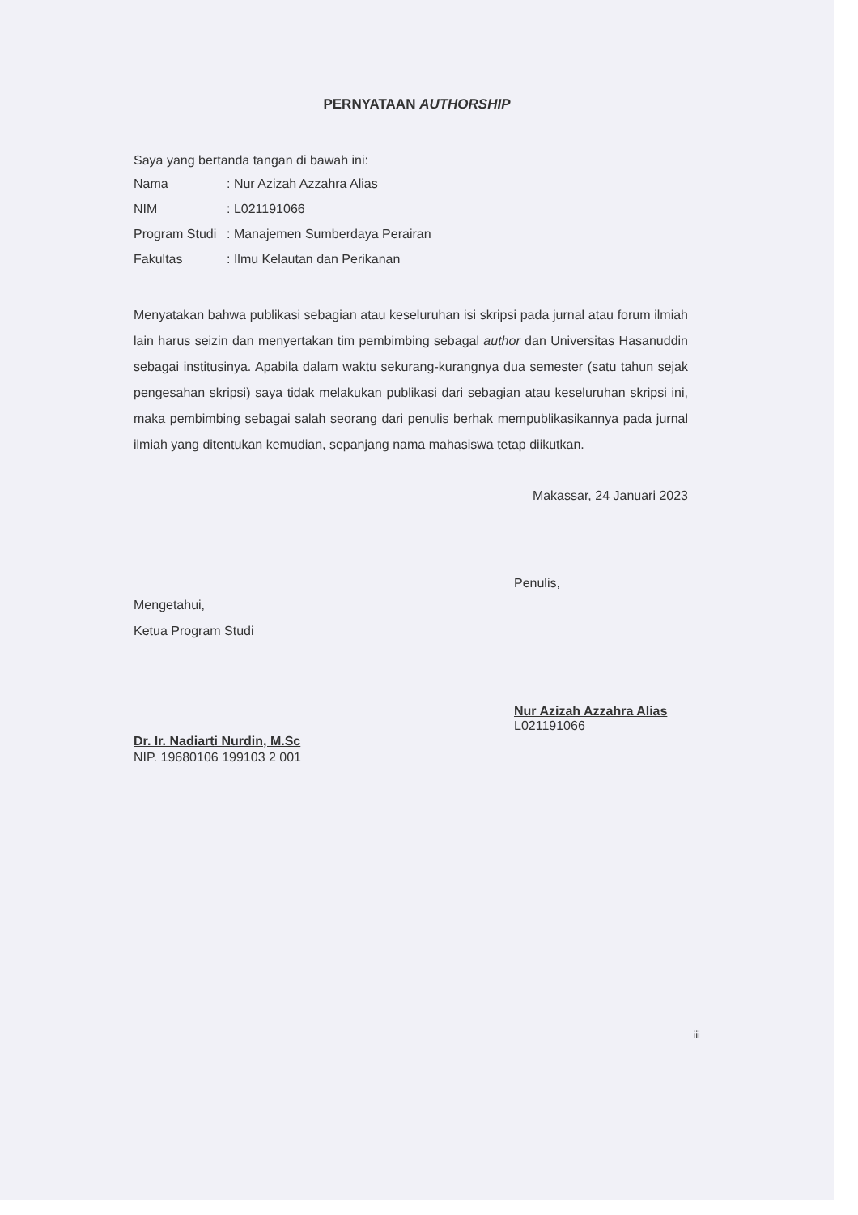PERNYATAAN AUTHORSHIP
Saya yang bertanda tangan di bawah ini:
Nama: Nur Azizah Azzahra Alias
NIM: L021191066
Program Studi: Manajemen Sumberdaya Perairan
Fakultas: Ilmu Kelautan dan Perikanan
Menyatakan bahwa publikasi sebagian atau keseluruhan isi skripsi pada jurnal atau forum ilmiah lain harus seizin dan menyertakan tim pembimbing sebagal author dan Universitas Hasanuddin sebagai institusinya. Apabila dalam waktu sekurang-kurangnya dua semester (satu tahun sejak pengesahan skripsi) saya tidak melakukan publikasi dari sebagian atau keseluruhan skripsi ini, maka pembimbing sebagai salah seorang dari penulis berhak mempublikasikannya pada jurnal ilmiah yang ditentukan kemudian, sepanjang nama mahasiswa tetap diikutkan.
Makassar, 24 Januari 2023
Mengetahui,
Ketua Program Studi
Dr. Ir. Nadiarti Nurdin, M.Sc
NIP. 19680106 199103 2 001
Penulis,
Nur Azizah Azzahra Alias
L021191066
iii